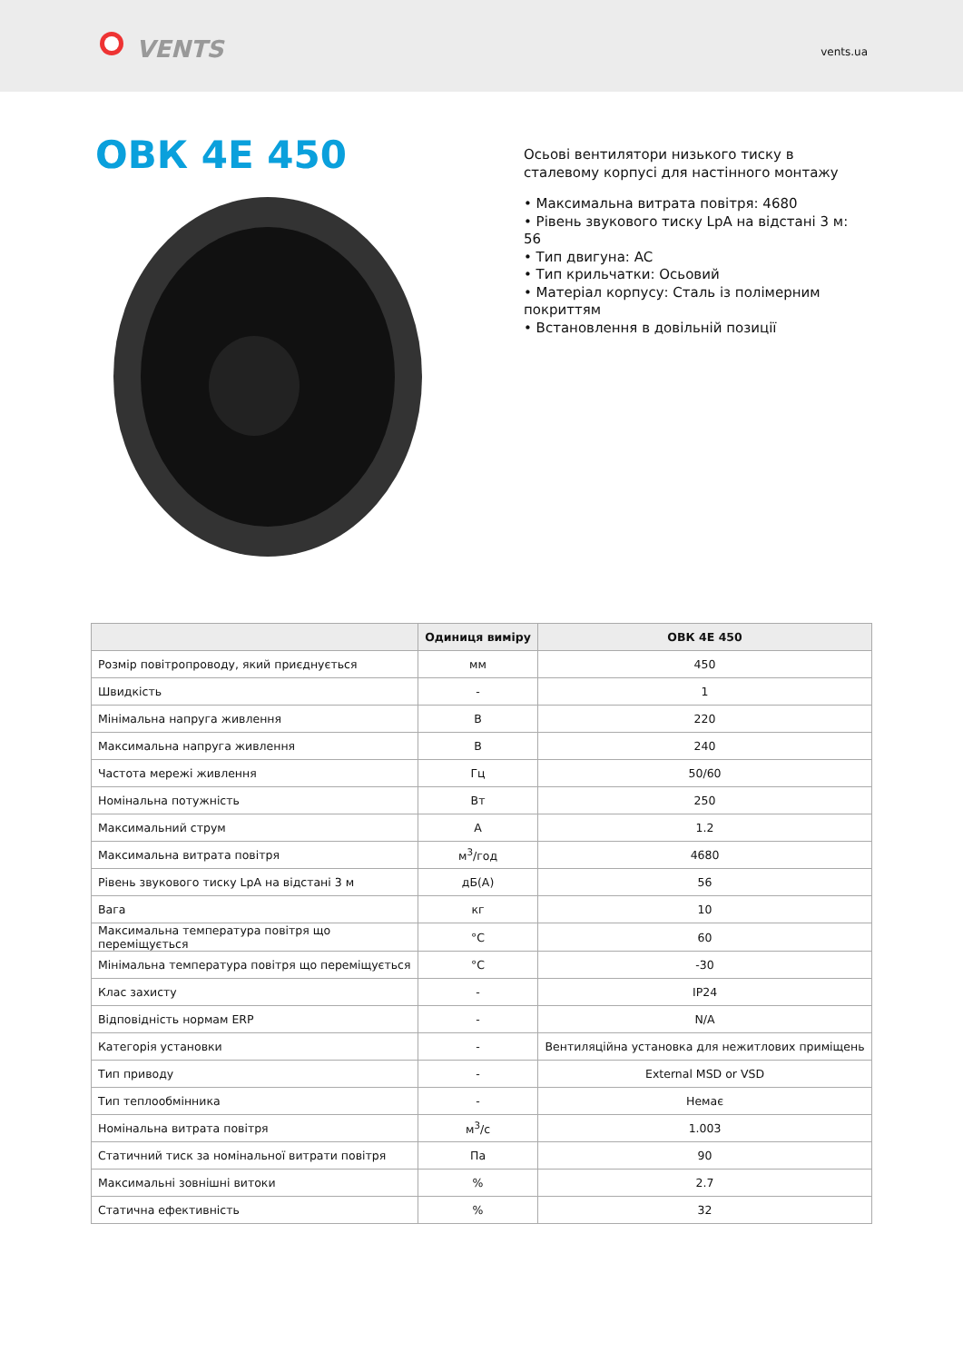VENTS
vents.ua
ОВК 4Е 450
Осьові вентилятори низького тиску в сталевому корпусі для настінного монтажу
• Максимальна витрата повітря: 4680
• Рівень звукового тиску LpA на відстані 3 м: 56
• Тип двигуна: AC
• Тип крильчатки: Осьовий
• Матеріал корпусу: Сталь із полімерним покриттям
• Встановлення в довільній позиції
| | Одиниця виміру | ОВК 4Е 450 |
| --- | --- | --- |
| Розмір повітропроводу, який приєднується | мм | 450 |
| Швидкість | - | 1 |
| Мінімальна напруга живлення | В | 220 |
| Максимальна напруга живлення | В | 240 |
| Частота мережі живлення | Гц | 50/60 |
| Номінальна потужність | Вт | 250 |
| Максимальний струм | А | 1.2 |
| Максимальна витрата повітря | м<sup>3</sup>/год | 4680 |
| Рівень звукового тиску LpA на відстані 3 м | дБ(А) | 56 |
| Вага | кг | 10 |
| Максимальна температура повітря що переміщується | °C | 60 |
| Мінімальна температура повітря що переміщується | °C | -30 |
| Клас захисту | - | IP24 |
| Відповідність нормам ERP | - | N/A |
| Категорія установки | - | Вентиляційна установка для нежитлових приміщень |
| Тип приводу | - | External MSD or VSD |
| Тип теплообмінника | - | Немає |
| Номінальна витрата повітря | м<sup>3</sup>/с | 1.003 |
| Статичний тиск за номінальної витрати повітря | Па | 90 |
| Максимальні зовнішні витоки | % | 2.7 |
| Статична ефективність | % | 32 |